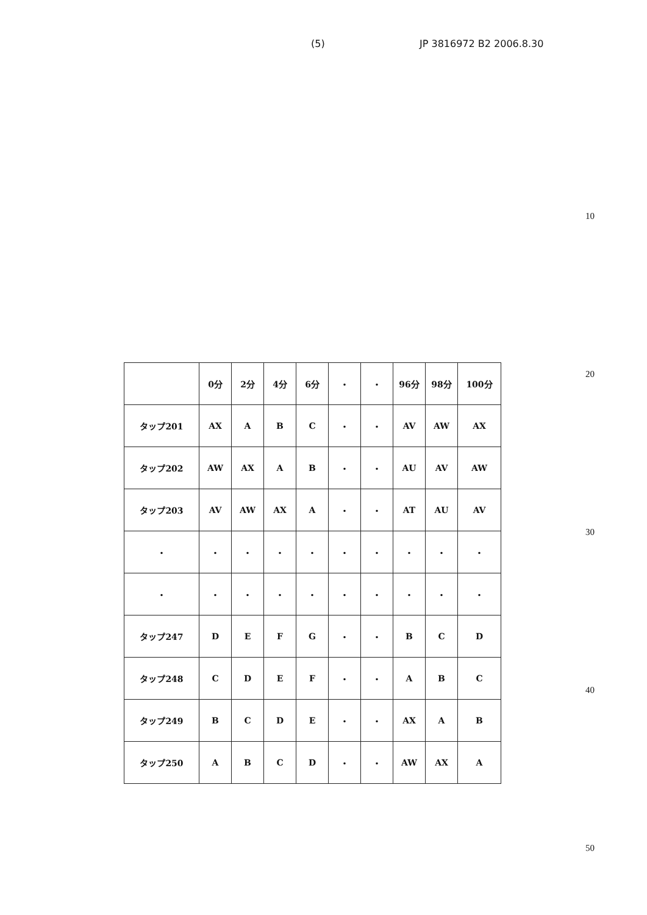(5) JP 3816972 B2 2006.8.30
10
20
30
40
50
| | 0分 | 2分 | 4分 | 6分 | ・ | ・ | 96分 | 98分 | 100分 |
| タップ201 | AX | A | B | C | ・ | ・ | AV | AW | AX |
| タップ202 | AW | AX | A | B | ・ | ・ | AU | AV | AW |
| タップ203 | AV | AW | AX | A | ・ | ・ | AT | AU | AV |
| ・ | ・ | ・ | ・ | ・ | ・ | ・ | ・ | ・ | ・ |
| ・ | ・ | ・ | ・ | ・ | ・ | ・ | ・ | ・ | ・ |
| タップ247 | D | E | F | G | ・ | ・ | B | C | D |
| タップ248 | C | D | E | F | ・ | ・ | A | B | C |
| タップ249 | B | C | D | E | ・ | ・ | AX | A | B |
| タップ250 | A | B | C | D | ・ | ・ | AW | AX | A |